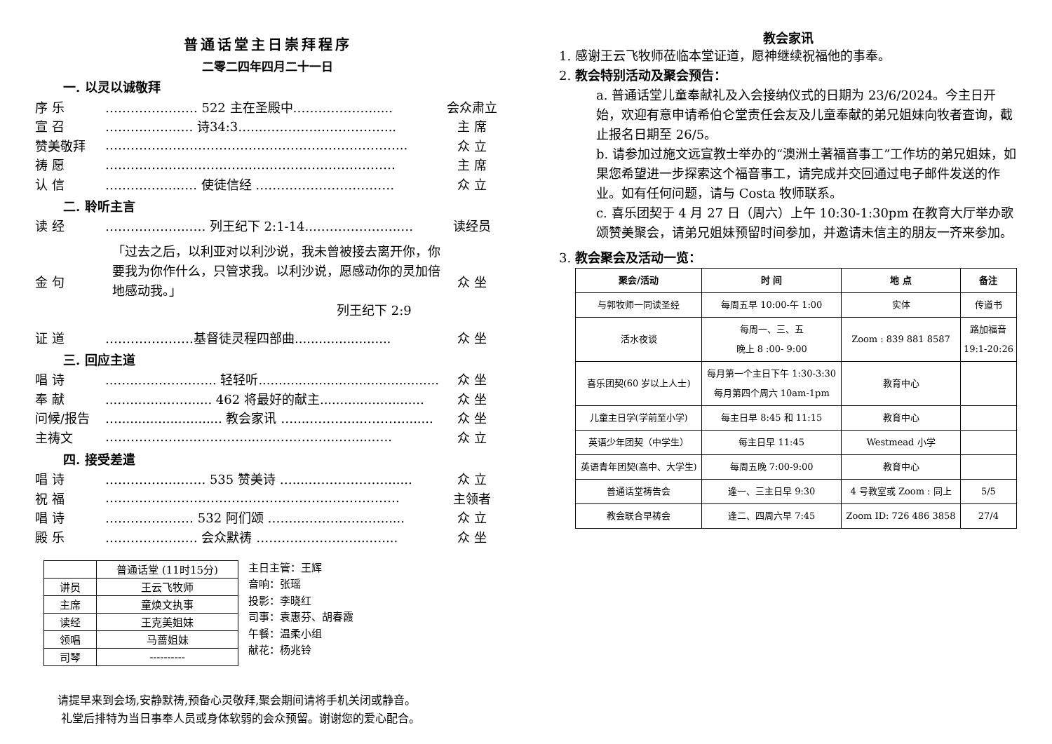普通话堂主日崇拜程序
二零二四年四月二十一日
一. 以灵以诚敬拜
序 乐 …………………. 522 主在圣殿中………………...... 会众肃立
宣 召 ……………..…. 诗34:3…...…………..……………... 主 席
赞美敬拜 ……………………………………………………………... 众 立
祷 愿 …………………………………………………………… 主 席
认 信 ……….……..…. 使徒信经 …………………………… 众 立
二. 聆听主言
读 经 ………………..…. 列王纪下 2:1-14...………………..… 读经员
金 句 「过去之后，以利亚对以利沙说，我未曾被接去离开你，你要我为你作什么，只管求我。以利沙说，愿感动你的灵加倍地感动我。」
列王纪下 2:9 众 坐
证 道 …………………基督徒灵程四部曲........................ 众 坐
三. 回应主道
唱 诗...…..…...…….…... 轻轻听............................................. 众 坐
奉 献...…..…...……...... 462 将最好的献主.......................... 众 坐
问候/报告 ….......................... 教会家讯 …...……….....………........ 众 坐
主祷文 ………………...………….....……………...….....….. 众 立
四. 接受差遣
唱 诗 ……………..……. 535 赞美诗 …....………………....... 众 立
祝 福 ……………………………………………………………. 主领者
唱 诗 ………………… 532 阿们颂 ……...………………...... 众 立
殿 乐 ……………….… 会众默祷 ……………………...….... 众 坐
| | 普通话堂 (11时15分) |
| 讲员 | 王云飞牧师 |
| 主席 | 童焕文执事 |
| 读经 | 王克美姐妹 |
| 领唱 | 马蔷姐妹 |
| 司琴 | ---------- |
主日主管：王辉
音响：张瑶
投影：李晓红
司事：袁惠芬、胡春霞
午餐：温柔小组
献花：杨兆铃
请提早来到会场,安静默祷,预备心灵敬拜,聚会期间请将手机关闭或静音。
礼堂后排特为当日事奉人员或身体软弱的会众预留。谢谢您的爱心配合。
教会家讯
1. 感谢王云飞牧师莅临本堂证道，愿神继续祝福他的事奉。
2. 教会特别活动及聚会预告：
a. 普通话堂儿童奉献礼及入会接纳仪式的日期为 23/6/2024。今主日开始，欢迎有意申请希伯仑堂责任会友及儿童奉献的弟兄姐妹向牧者查询，截止报名日期至 26/5。
b. 请参加过施文远宣教士举办的“澳洲土著福音事工”工作坊的弟兄姐妹，如果您希望进一步探索这个福音事工，请完成并交回通过电子邮件发送的作业。如有任何问题，请与 Costa 牧师联系。
c. 喜乐团契于 4 月 27 日（周六）上午 10:30-1:30pm 在教育大厅举办歌颂赞美聚会，请弟兄姐妹预留时间参加，并邀请未信主的朋友一齐来参加。
3. 教会聚会及活动一览：
| 聚会/活动 | 时 间 | 地 点 | 备注 |
| --- | --- | --- | --- |
| 与郭牧师一同读圣经 | 每周五早 10:00-午 1:00 | 实体 | 传道书 |
| 活水夜谈 | 每周一、三、五 晚上 8 :00- 9:00 | Zoom : 839 881 8587 | 路加福音 19:1-20:26 |
| 喜乐团契(60 岁以上人士) | 每月第一个主日下午 1:30-3:30 每月第四个周六 10am-1pm | 教育中心 | |
| 儿童主日学(学前至小学) | 每主日早 8:45 和 11:15 | 教育中心 | |
| 英语少年团契（中学生） | 每主日早 11:45 | Westmead 小学 | |
| 英语青年团契(高中、大学生) | 每周五晚 7:00-9:00 | 教育中心 | |
| 普通话堂祷告会 | 逢一、三主日早 9:30 | 4 号教室或 Zoom : 同上 | 5/5 |
| 教会联合早祷会 | 逢二、四周六早 7:45 | Zoom ID: 726 486 3858 | 27/4 |